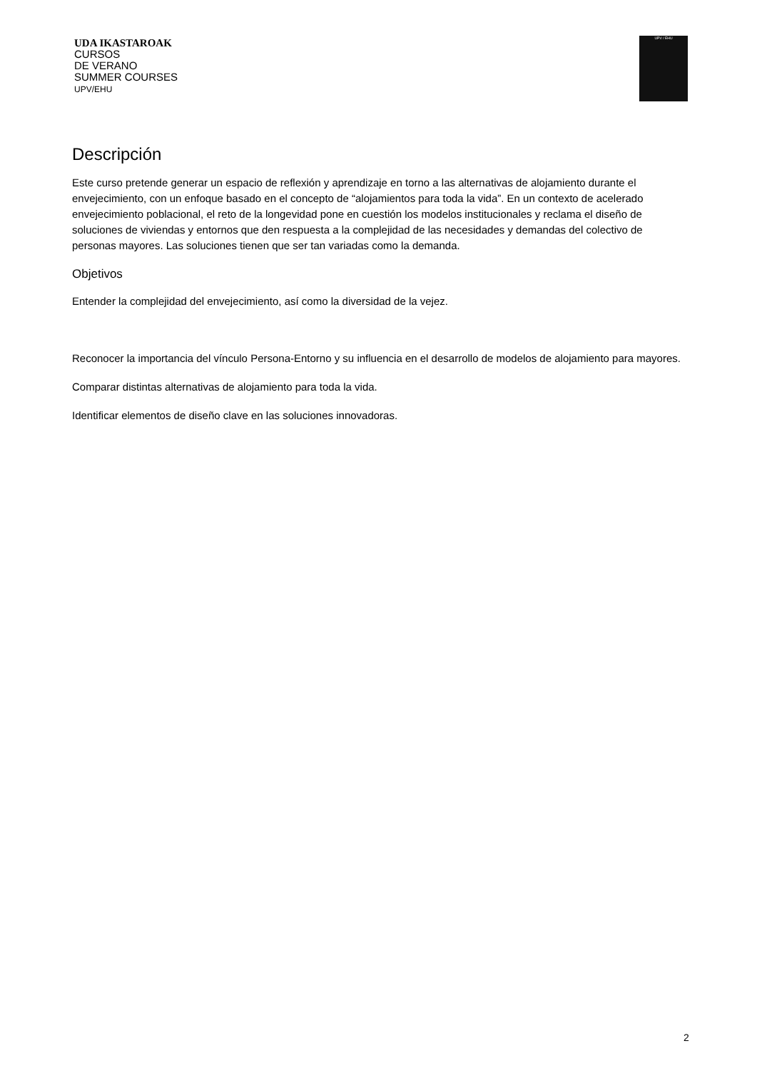UDA IKASTAROAK
CURSOS
DE VERANO
SUMMER COURSES
UPV/EHU
UPV / EHU
Descripción
Este curso pretende generar un espacio de reflexión y aprendizaje en torno a las alternativas de alojamiento durante el envejecimiento, con un enfoque basado en el concepto de “alojamientos para toda la vida”. En un contexto de acelerado envejecimiento poblacional, el reto de la longevidad pone en cuestión los modelos institucionales y reclama el diseño de soluciones de viviendas y entornos que den respuesta a la complejidad de las necesidades y demandas del colectivo de personas mayores. Las soluciones tienen que ser tan variadas como la demanda.
Objetivos
Entender la complejidad del envejecimiento, así como la diversidad de la vejez.
Reconocer la importancia del vínculo Persona-Entorno y su influencia en el desarrollo de modelos de alojamiento para mayores.
Comparar distintas alternativas de alojamiento para toda la vida.
Identificar elementos de diseño clave en las soluciones innovadoras.
2